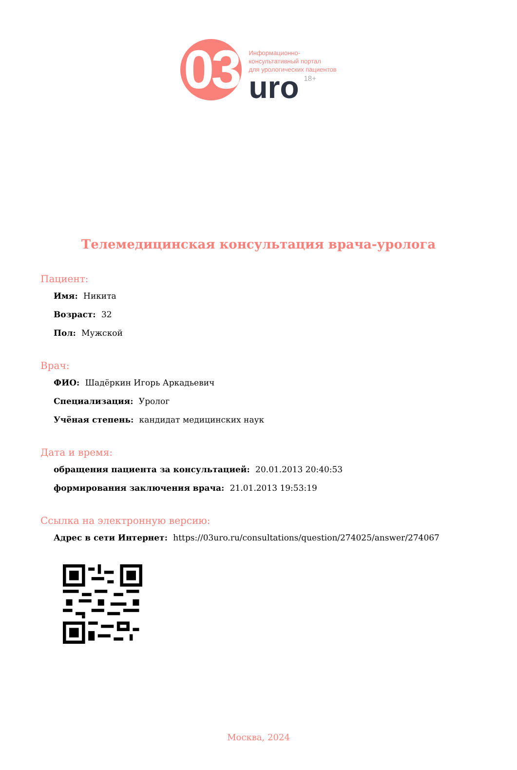03
Информационно-
консультативный портал
для урологических пациентов
uro<sup>18+</sup>
Телемедицинская консультация врача-уролога
Пациент:
Имя: Никита
Возраст: 32
Пол: Мужской
Врач:
ФИО: Шадёркин Игорь Аркадьевич
Специализация: Уролог
Учёная степень: кандидат медицинских наук
Дата и время:
обращения пациента за консультацией: 20.01.2013 20:40:53
формирования заключения врача: 21.01.2013 19:53:19
Ссылка на электронную версию:
Адрес в сети Интернет: https://03uro.ru/consultations/question/274025/answer/274067
Москва, 2024